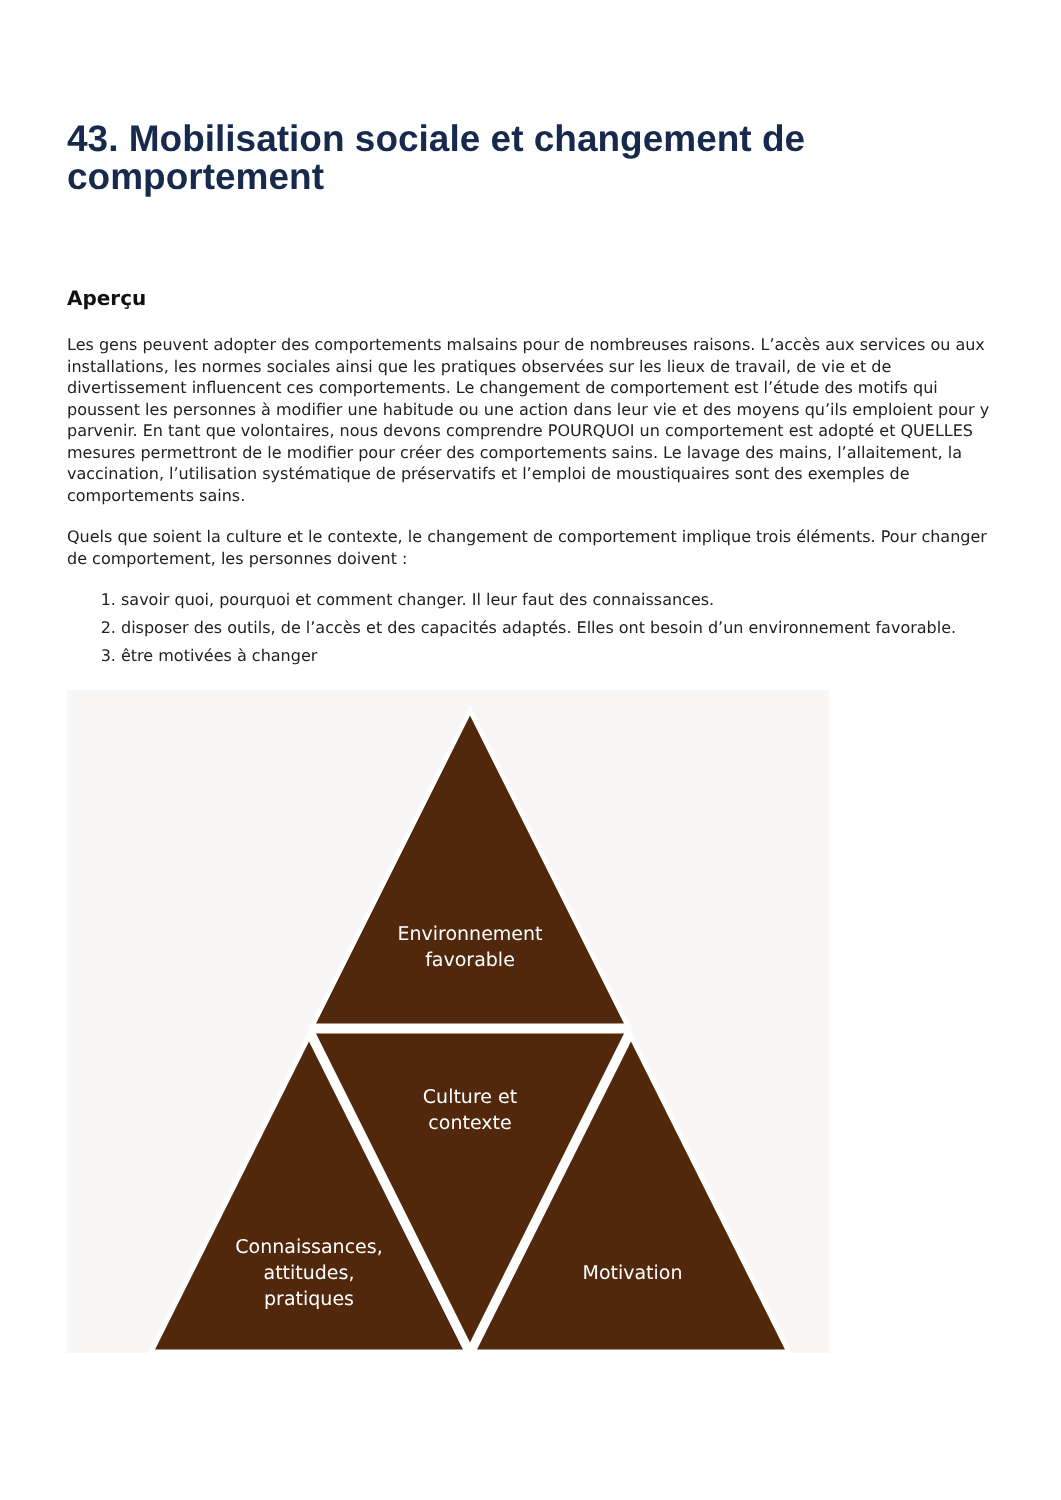43. Mobilisation sociale et changement de comportement
Aperçu
Les gens peuvent adopter des comportements malsains pour de nombreuses raisons. L’accès aux services ou aux installations, les normes sociales ainsi que les pratiques observées sur les lieux de travail, de vie et de divertissement influencent ces comportements. Le changement de comportement est l’étude des motifs qui poussent les personnes à modifier une habitude ou une action dans leur vie et des moyens qu’ils emploient pour y parvenir. En tant que volontaires, nous devons comprendre POURQUOI un comportement est adopté et QUELLES mesures permettront de le modifier pour créer des comportements sains. Le lavage des mains, l’allaitement, la vaccination, l’utilisation systématique de préservatifs et l’emploi de moustiquaires sont des exemples de comportements sains.
Quels que soient la culture et le contexte, le changement de comportement implique trois éléments. Pour changer de comportement, les personnes doivent :
1. savoir quoi, pourquoi et comment changer. Il leur faut des connaissances.
2. disposer des outils, de l’accès et des capacités adaptés. Elles ont besoin d’un environnement favorable.
3. être motivées à changer
Environnement
favorable
Culture et
contexte
Connaissances,
attitudes,
pratiques
Motivation